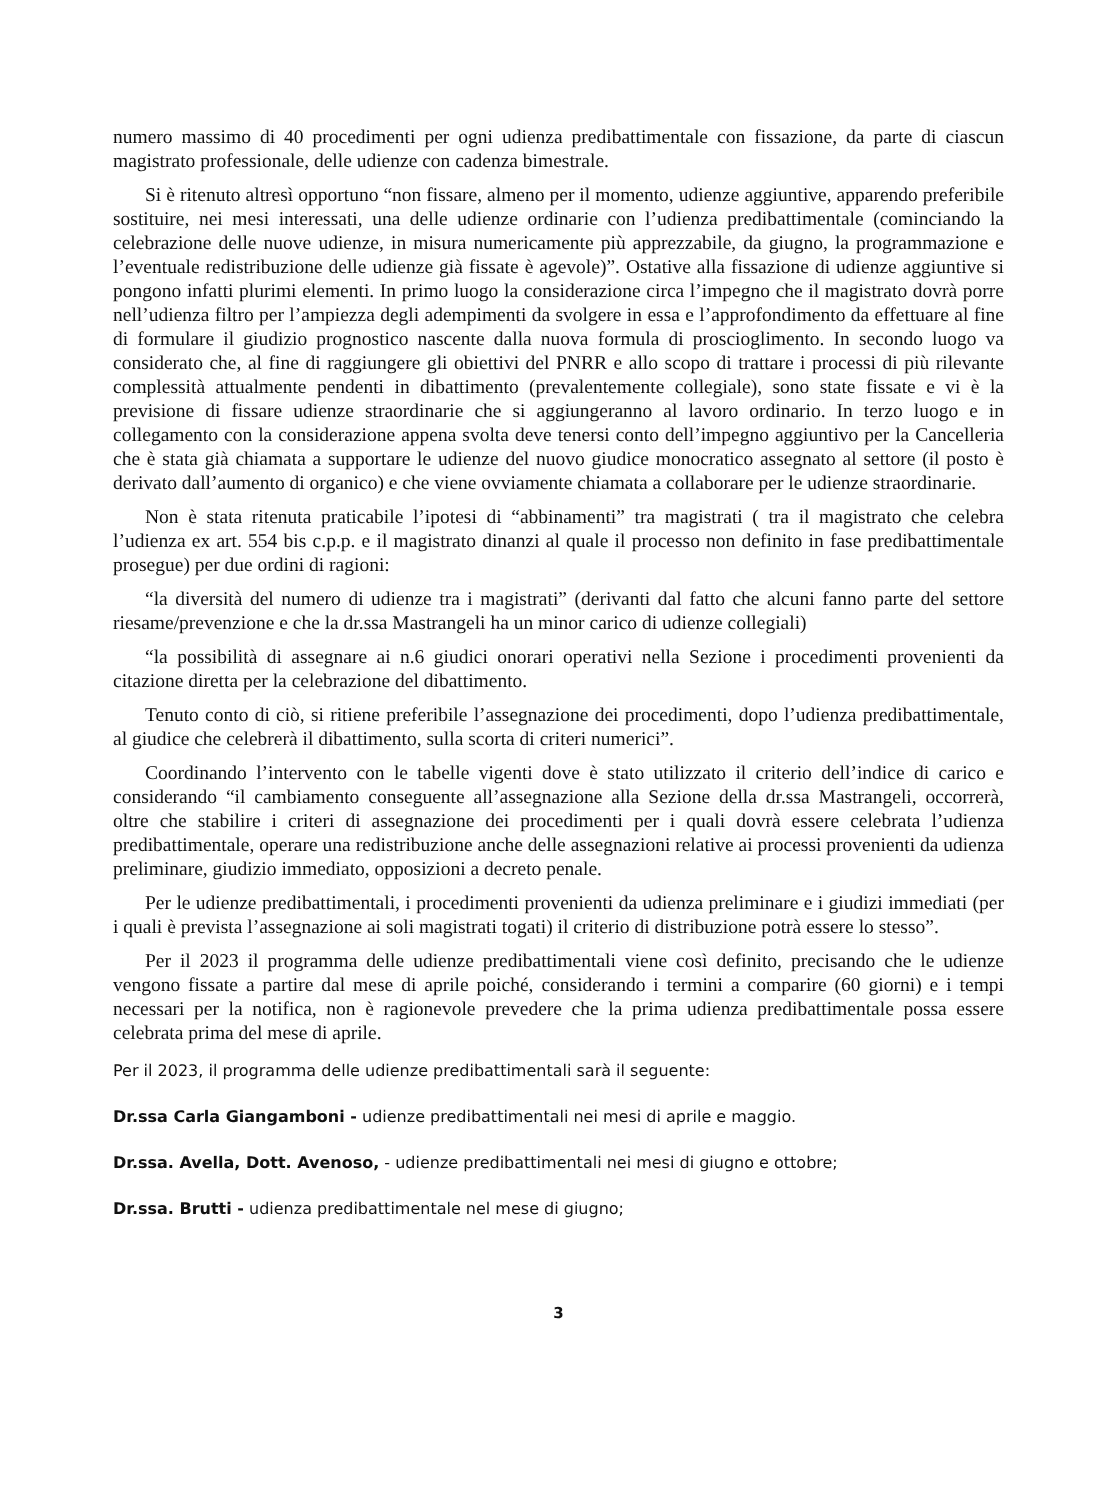numero massimo di 40 procedimenti per ogni udienza predibattimentale con fissazione, da parte di ciascun magistrato professionale, delle udienze con cadenza bimestrale.
Si è ritenuto altresì opportuno “non fissare, almeno per il momento, udienze aggiuntive, apparendo preferibile sostituire, nei mesi interessati, una delle udienze ordinarie con l’udienza predibattimentale (cominciando la celebrazione delle nuove udienze, in misura numericamente più apprezzabile, da giugno, la programmazione e l’eventuale redistribuzione delle udienze già fissate è agevole)”. Ostative alla fissazione di udienze aggiuntive si pongono infatti plurimi elementi. In primo luogo la considerazione circa l’impegno che il magistrato dovrà porre nell’udienza filtro per l’ampiezza degli adempimenti da svolgere in essa e l’approfondimento da effettuare al fine di formulare il giudizio prognostico nascente dalla nuova formula di proscioglimento. In secondo luogo va considerato che, al fine di raggiungere gli obiettivi del PNRR e allo scopo di trattare i processi di più rilevante complessità attualmente pendenti in dibattimento (prevalentemente collegiale), sono state fissate e vi è la previsione di fissare udienze straordinarie che si aggiungeranno al lavoro ordinario. In terzo luogo e in collegamento con la considerazione appena svolta deve tenersi conto dell’impegno aggiuntivo per la Cancelleria che è stata già chiamata a supportare le udienze del nuovo giudice monocratico assegnato al settore (il posto è derivato dall’aumento di organico) e che viene ovviamente chiamata a collaborare per le udienze straordinarie.
Non è stata ritenuta praticabile l’ipotesi di “abbinamenti” tra magistrati ( tra il magistrato che celebra l’udienza ex art. 554 bis c.p.p. e il magistrato dinanzi al quale il processo non definito in fase predibattimentale prosegue) per due ordini di ragioni:
“la diversità del numero di udienze tra i magistrati” (derivanti dal fatto che alcuni fanno parte del settore riesame/prevenzione e che la dr.ssa Mastrangeli ha un minor carico di udienze collegiali)
“la possibilità di assegnare ai n.6 giudici onorari operativi nella Sezione i procedimenti provenienti da citazione diretta per la celebrazione del dibattimento.
Tenuto conto di ciò, si ritiene preferibile l’assegnazione dei procedimenti, dopo l’udienza predibattimentale, al giudice che celebrerà il dibattimento, sulla scorta di criteri numerici”.
Coordinando l’intervento con le tabelle vigenti dove è stato utilizzato il criterio dell’indice di carico e considerando “il cambiamento conseguente all’assegnazione alla Sezione della dr.ssa Mastrangeli, occorrerà, oltre che stabilire i criteri di assegnazione dei procedimenti per i quali dovrà essere celebrata l’udienza predibattimentale, operare una redistribuzione anche delle assegnazioni relative ai processi provenienti da udienza preliminare, giudizio immediato, opposizioni a decreto penale.
Per le udienze predibattimentali, i procedimenti provenienti da udienza preliminare e i giudizi immediati (per i quali è prevista l’assegnazione ai soli magistrati togati) il criterio di distribuzione potrà essere lo stesso”.
Per il 2023 il programma delle udienze predibattimentali viene così definito, precisando che le udienze vengono fissate a partire dal mese di aprile poiché, considerando i termini a comparire (60 giorni) e i tempi necessari per la notifica, non è ragionevole prevedere che la prima udienza predibattimentale possa essere celebrata prima del mese di aprile.
Per il 2023, il programma delle udienze predibattimentali sarà il seguente:
Dr.ssa Carla Giangamboni - udienze predibattimentali nei mesi di aprile e maggio.
Dr.ssa. Avella, Dott. Avenoso, - udienze predibattimentali nei mesi di giugno e ottobre;
Dr.ssa. Brutti - udienza predibattimentale nel mese di giugno;
3